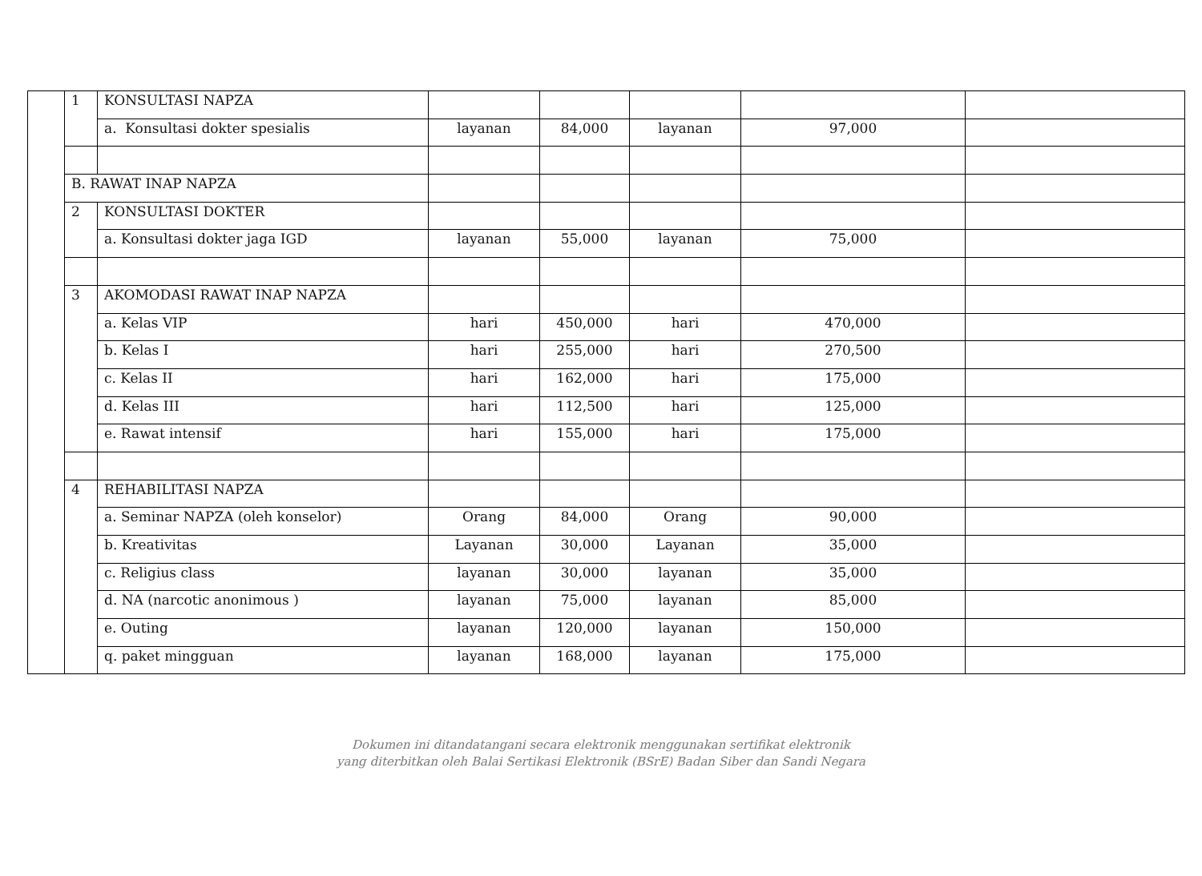| | 1 | KONSULTASI NAPZA | | | | | |
| | | a. Konsultasi dokter spesialis | layanan | 84,000 | layanan | 97,000 | |
| | B. RAWAT INAP NAPZA | | | | | | |
| | 2 | KONSULTASI DOKTER | | | | | |
| | | a. Konsultasi dokter jaga IGD | layanan | 55,000 | layanan | 75,000 | |
| | 3 | AKOMODASI RAWAT INAP NAPZA | | | | | |
| | | a. Kelas VIP | hari | 450,000 | hari | 470,000 | |
| | | b. Kelas I | hari | 255,000 | hari | 270,500 | |
| | | c. Kelas II | hari | 162,000 | hari | 175,000 | |
| | | d. Kelas III | hari | 112,500 | hari | 125,000 | |
| | | e. Rawat intensif | hari | 155,000 | hari | 175,000 | |
| | 4 | REHABILITASI NAPZA | | | | | |
| | | a. Seminar NAPZA (oleh konselor) | Orang | 84,000 | Orang | 90,000 | |
| | | b. Kreativitas | Layanan | 30,000 | Layanan | 35,000 | |
| | | c. Religius class | layanan | 30,000 | layanan | 35,000 | |
| | | d. NA (narcotic anonimous ) | layanan | 75,000 | layanan | 85,000 | |
| | | e. Outing | layanan | 120,000 | layanan | 150,000 | |
| | | q. paket mingguan | layanan | 168,000 | layanan | 175,000 | |
Dokumen ini ditandatangani secara elektronik menggunakan sertifikat elektronik
yang diterbitkan oleh Balai Sertikasi Elektronik (BSrE) Badan Siber dan Sandi Negara